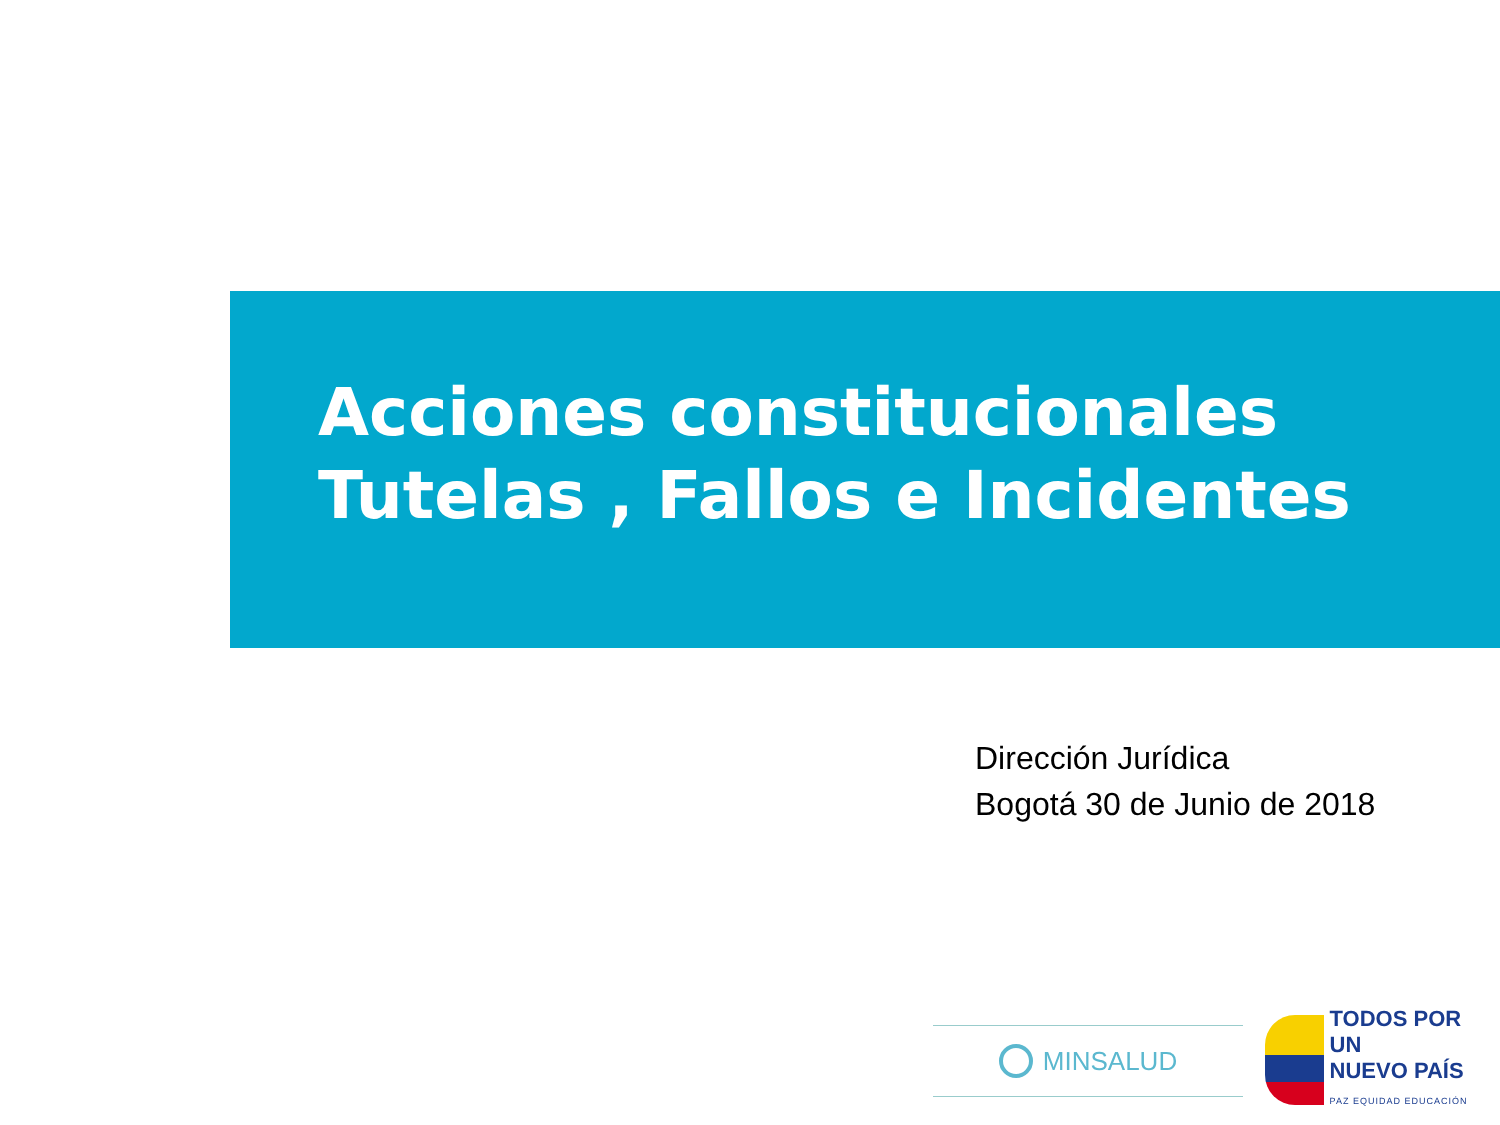Acciones constitucionales
Tutelas , Fallos e Incidentes
Dirección Jurídica
Bogotá 30 de Junio de 2018
MINSALUD
TODOS POR UN
NUEVO PAÍS
PAZ EQUIDAD EDUCACIÓN